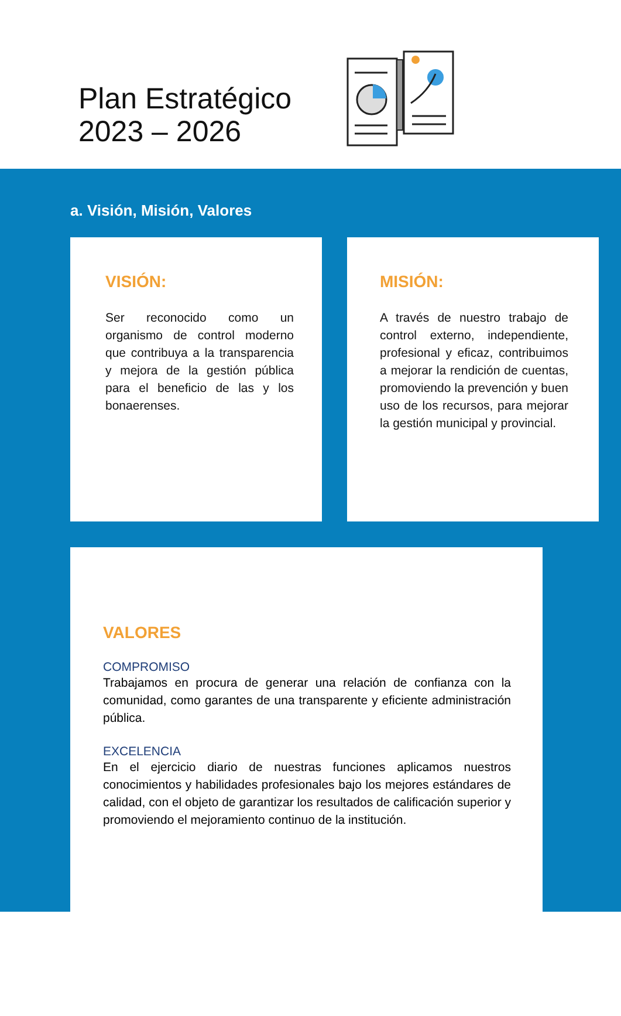Plan Estratégico
2023 – 2026
a. Visión, Misión, Valores
VISIÓN:
Ser reconocido como un organismo de control moderno que contribuya a la transparencia y mejora de la gestión pública para el beneficio de las y los bonaerenses.
MISIÓN:
A través de nuestro trabajo de control externo, independiente, profesional y eficaz, contribuimos a mejorar la rendición de cuentas, promoviendo la prevención y buen uso de los recursos, para mejorar la gestión municipal y provincial.
VALORES
COMPROMISO
Trabajamos en procura de generar una relación de confianza con la comunidad, como garantes de una transparente y eficiente administración pública.
EXCELENCIA
En el ejercicio diario de nuestras funciones aplicamos nuestros conocimientos y habilidades profesionales bajo los mejores estándares de calidad, con el objeto de garantizar los resultados de calificación superior y promoviendo el mejoramiento continuo de la institución.